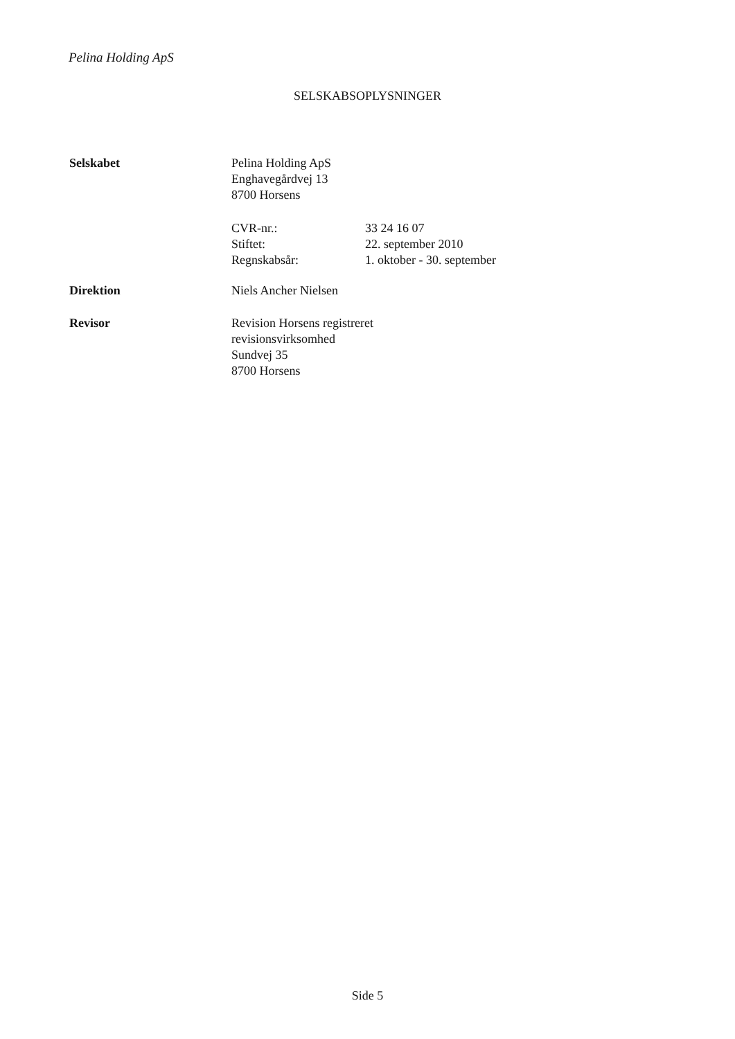Pelina Holding ApS
SELSKABSOPLYSNINGER
Selskabet Pelina Holding ApS
Enghavegårdvej 13
8700 Horsens
| CVR-nr.: | 33 24 16 07 |
| Stiftet: | 22. september 2010 |
| Regnskabsår: | 1. oktober - 30. september |
Direktion Niels Ancher Nielsen
Revisor Revision Horsens registreret
revisionsvirksomhed
Sundvej 35
8700 Horsens
Side 5